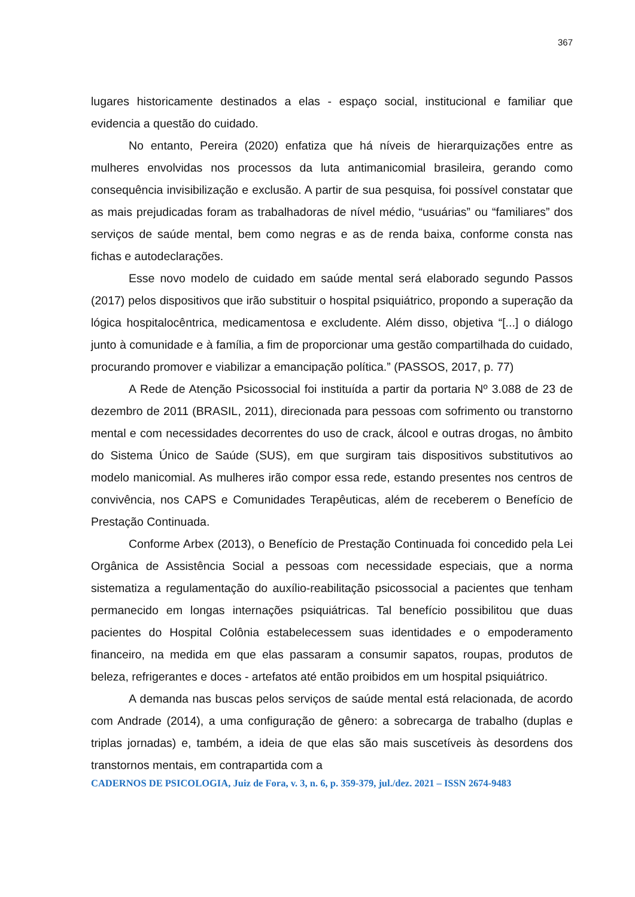367
lugares historicamente destinados a elas - espaço social, institucional e familiar que evidencia a questão do cuidado.
No entanto, Pereira (2020) enfatiza que há níveis de hierarquizações entre as mulheres envolvidas nos processos da luta antimanicomial brasileira, gerando como consequência invisibilização e exclusão. A partir de sua pesquisa, foi possível constatar que as mais prejudicadas foram as trabalhadoras de nível médio, “usuárias” ou “familiares” dos serviços de saúde mental, bem como negras e as de renda baixa, conforme consta nas fichas e autodeclarações.
Esse novo modelo de cuidado em saúde mental será elaborado segundo Passos (2017) pelos dispositivos que irão substituir o hospital psiquiátrico, propondo a superação da lógica hospitalocêntrica, medicamentosa e excludente. Além disso, objetiva “[...] o diálogo junto à comunidade e à família, a fim de proporcionar uma gestão compartilhada do cuidado, procurando promover e viabilizar a emancipação política.” (PASSOS, 2017, p. 77)
A Rede de Atenção Psicossocial foi instituída a partir da portaria Nº 3.088 de 23 de dezembro de 2011 (BRASIL, 2011), direcionada para pessoas com sofrimento ou transtorno mental e com necessidades decorrentes do uso de crack, álcool e outras drogas, no âmbito do Sistema Único de Saúde (SUS), em que surgiram tais dispositivos substitutivos ao modelo manicomial. As mulheres irão compor essa rede, estando presentes nos centros de convivência, nos CAPS e Comunidades Terapêuticas, além de receberem o Benefício de Prestação Continuada.
Conforme Arbex (2013), o Benefício de Prestação Continuada foi concedido pela Lei Orgânica de Assistência Social a pessoas com necessidade especiais, que a norma sistematiza a regulamentação do auxílio-reabilitação psicossocial a pacientes que tenham permanecido em longas internações psiquiátricas. Tal benefício possibilitou que duas pacientes do Hospital Colônia estabelecessem suas identidades e o empoderamento financeiro, na medida em que elas passaram a consumir sapatos, roupas, produtos de beleza, refrigerantes e doces - artefatos até então proibidos em um hospital psiquiátrico.
A demanda nas buscas pelos serviços de saúde mental está relacionada, de acordo com Andrade (2014), a uma configuração de gênero: a sobrecarga de trabalho (duplas e triplas jornadas) e, também, a ideia de que elas são mais suscetíveis às desordens dos transtornos mentais, em contrapartida com a
CADERNOS DE PSICOLOGIA, Juiz de Fora, v. 3, n. 6, p. 359-379, jul./dez. 2021 – ISSN 2674-9483